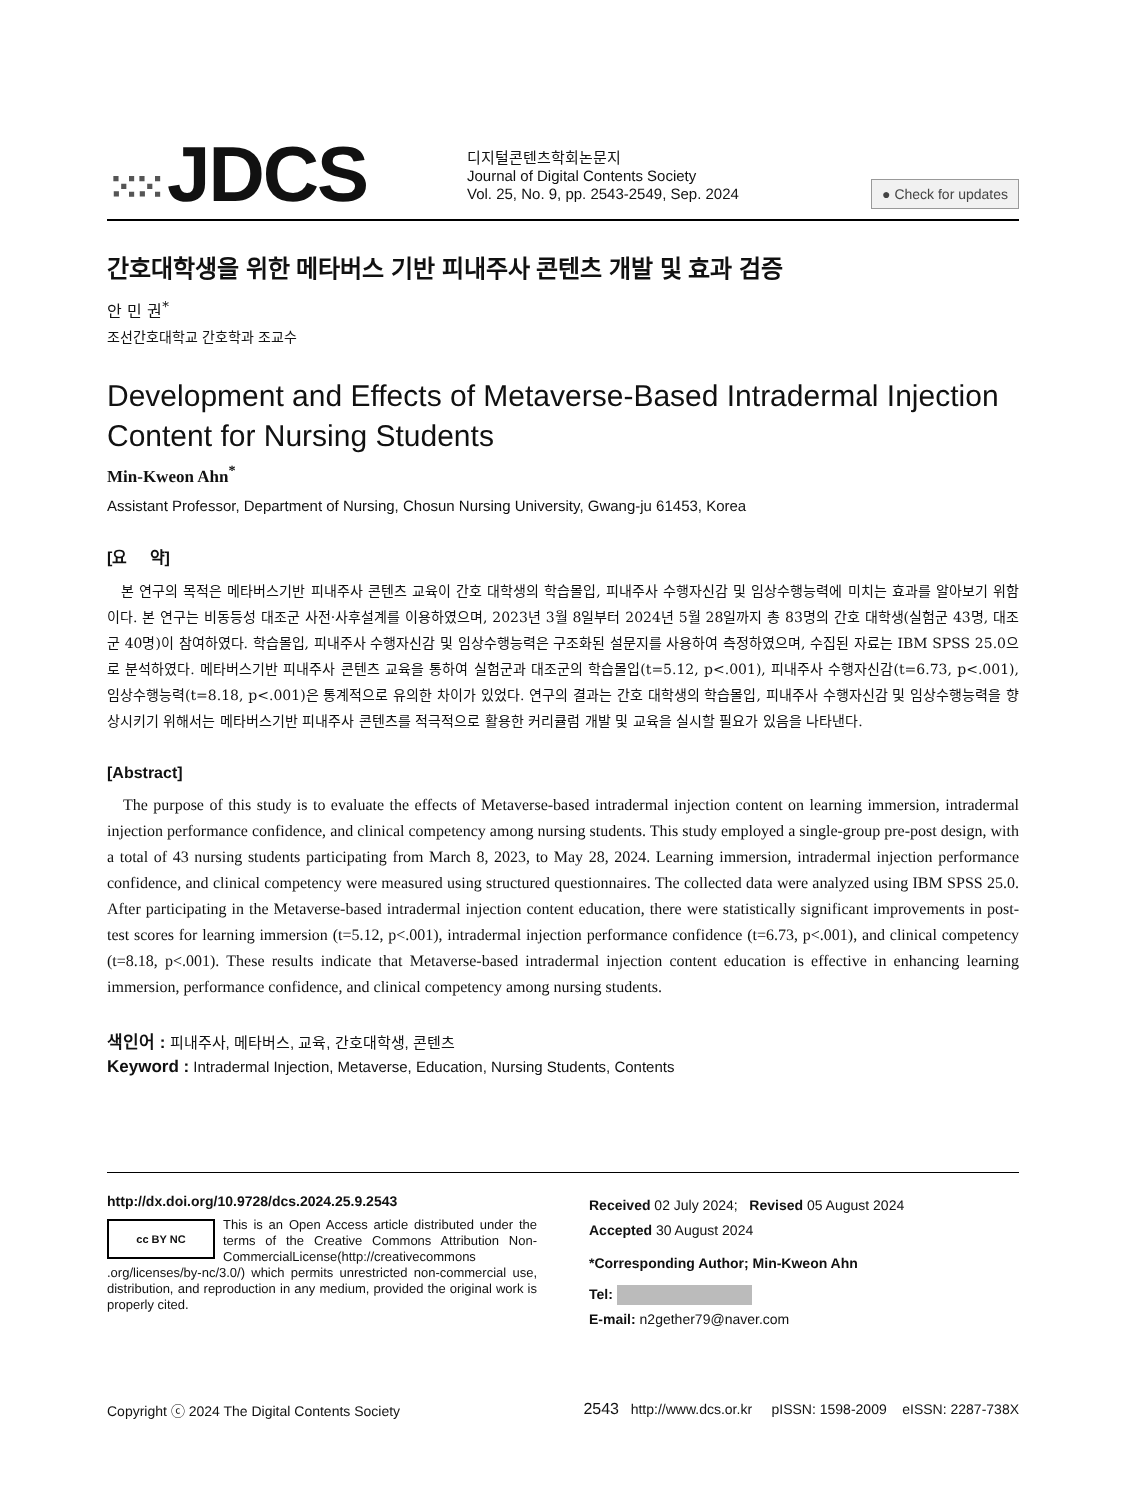⁙⁙ JDCS
디지털콘텐츠학회논문지
Journal of Digital Contents Society
Vol. 25, No. 9, pp. 2543-2549, Sep. 2024
● Check for updates
간호대학생을 위한 메타버스 기반 피내주사 콘텐츠 개발 및 효과 검증
안 민 권<sup>*</sup>
조선간호대학교 간호학과 조교수
Development and Effects of Metaverse-Based Intradermal Injection Content for Nursing Students
Min-Kweon Ahn<sup>*</sup>
Assistant Professor, Department of Nursing, Chosun Nursing University, Gwang-ju 61453, Korea
[요 약]
본 연구의 목적은 메타버스기반 피내주사 콘텐츠 교육이 간호 대학생의 학습몰입, 피내주사 수행자신감 및 임상수행능력에 미치는 효과를 알아보기 위함이다. 본 연구는 비동등성 대조군 사전·사후설계를 이용하였으며, 2023년 3월 8일부터 2024년 5월 28일까지 총 83명의 간호 대학생(실험군 43명, 대조군 40명)이 참여하였다. 학습몰입, 피내주사 수행자신감 및 임상수행능력은 구조화된 설문지를 사용하여 측정하였으며, 수집된 자료는 IBM SPSS 25.0으로 분석하였다. 메타버스기반 피내주사 콘텐츠 교육을 통하여 실험군과 대조군의 학습몰입(t=5.12, p<.001), 피내주사 수행자신감(t=6.73, p<.001), 임상수행능력(t=8.18, p<.001)은 통계적으로 유의한 차이가 있었다. 연구의 결과는 간호 대학생의 학습몰입, 피내주사 수행자신감 및 임상수행능력을 향상시키기 위해서는 메타버스기반 피내주사 콘텐츠를 적극적으로 활용한 커리큘럼 개발 및 교육을 실시할 필요가 있음을 나타낸다.
[Abstract]
The purpose of this study is to evaluate the effects of Metaverse-based intradermal injection content on learning immersion, intradermal injection performance confidence, and clinical competency among nursing students. This study employed a single-group pre-post design, with a total of 43 nursing students participating from March 8, 2023, to May 28, 2024. Learning immersion, intradermal injection performance confidence, and clinical competency were measured using structured questionnaires. The collected data were analyzed using IBM SPSS 25.0. After participating in the Metaverse-based intradermal injection content education, there were statistically significant improvements in post-test scores for learning immersion (t=5.12, p<.001), intradermal injection performance confidence (t=6.73, p<.001), and clinical competency (t=8.18, p<.001). These results indicate that Metaverse-based intradermal injection content education is effective in enhancing learning immersion, performance confidence, and clinical competency among nursing students.
색인어 : 피내주사, 메타버스, 교육, 간호대학생, 콘텐츠
Keyword : Intradermal Injection, Metaverse, Education, Nursing Students, Contents
http://dx.doi.org/10.9728/dcs.2024.25.9.2543
cc BY NC
This is an Open Access article distributed under the terms of the Creative Commons Attribution Non-CommercialLicense(http://creativecommons .org/licenses/by-nc/3.0/) which permits unrestricted non-commercial use, distribution, and reproduction in any medium, provided the original work is properly cited.
Received 02 July 2024; Revised 05 August 2024
Accepted 30 August 2024
*Corresponding Author; Min-Kweon Ahn
Tel:
E-mail: n2gether79@naver.com
Copyright ⓒ 2024 The Digital Contents Society 2543 http://www.dcs.or.kr pISSN: 1598-2009 eISSN: 2287-738X